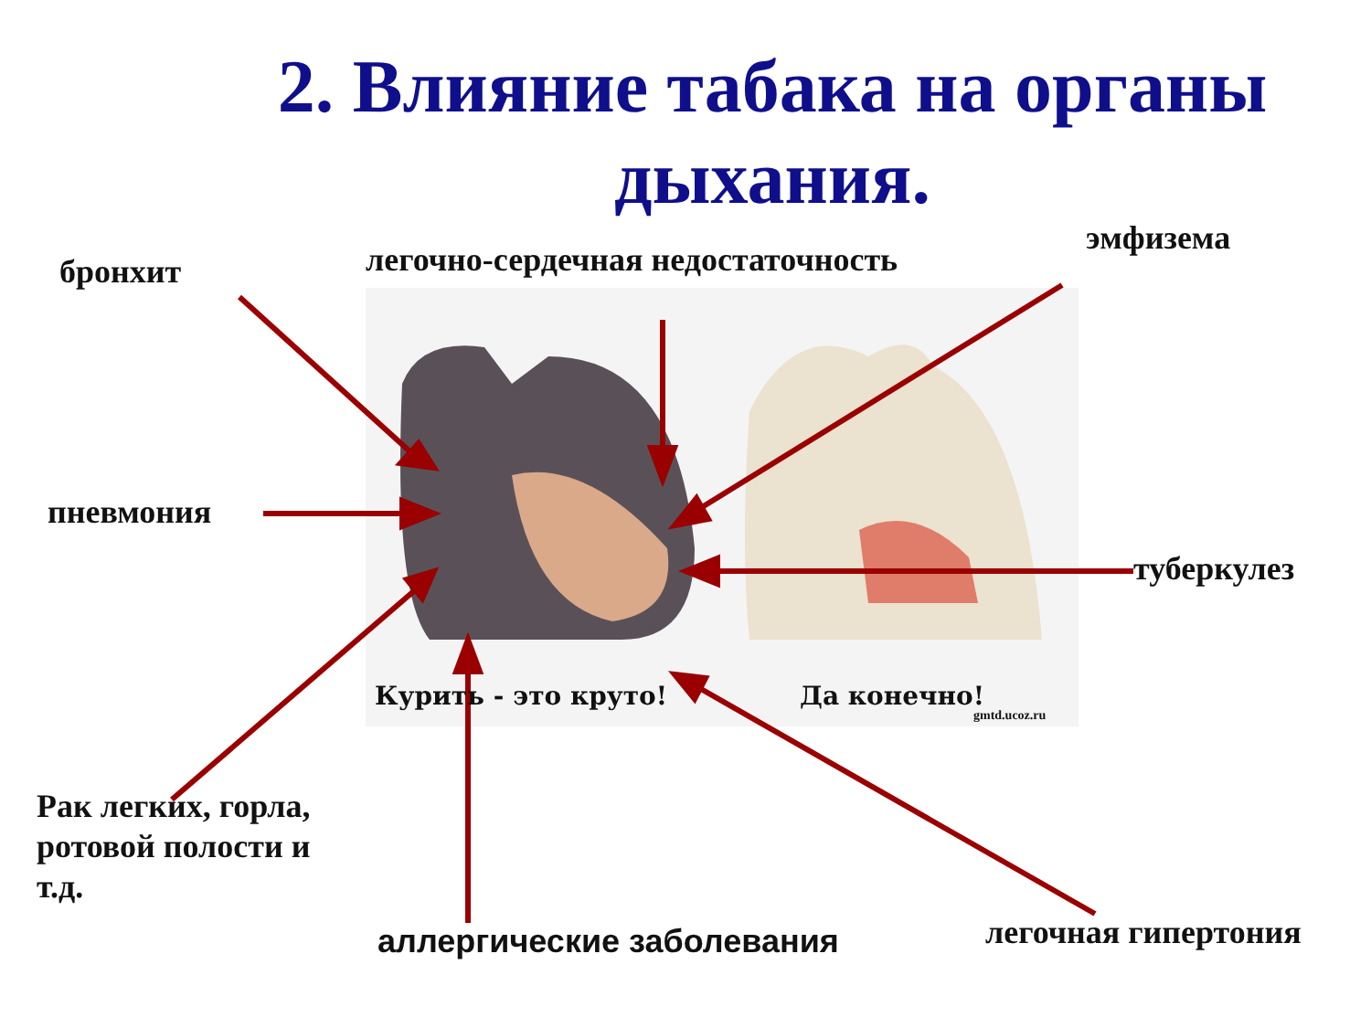2. Влияние табака на органы дыхания.
бронхит
легочно-сердечная недостаточность
эмфизема
пневмония
туберкулез
Курить - это круто! Да конечно!
gmtd.ucoz.ru
Рак легких, горла, ротовой полости и т.д.
аллергические заболевания легочная гипертония